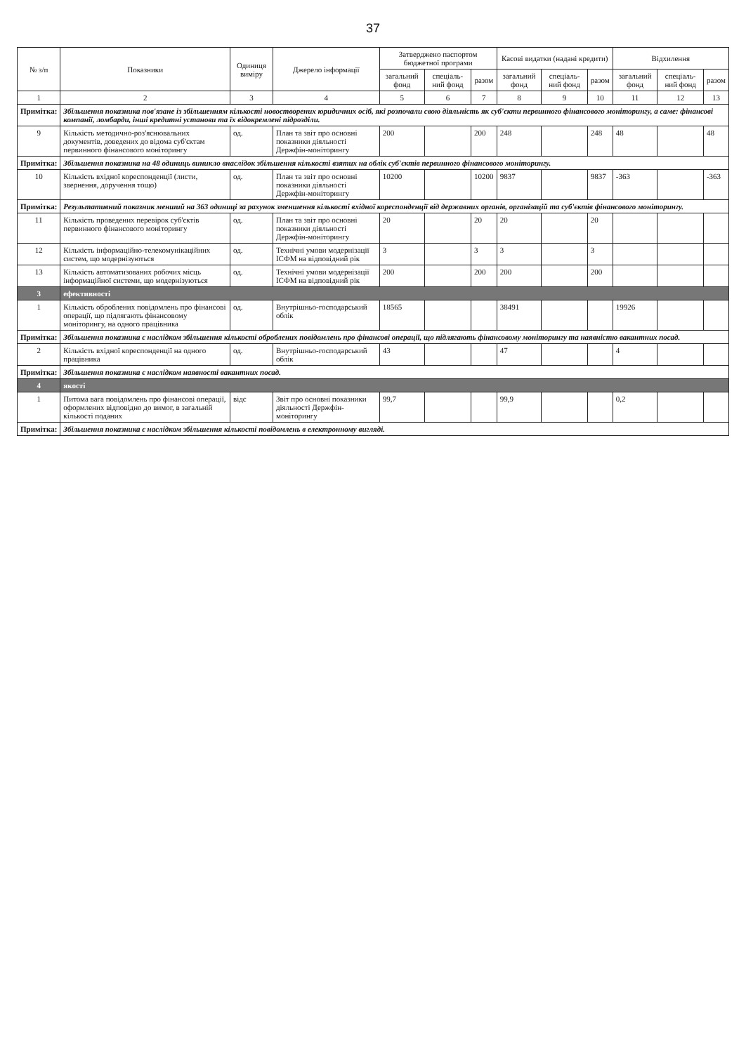37
| № з/п | Показники | Одиниця виміру | Джерело інформації | Затверджено паспортом бюджетної програми | | | Касові видатки (надані кредити) | | | Відхилення | | |
| --- | --- | --- | --- | --- | --- | --- | --- | --- | --- | --- | --- | --- |
| | | | | загальний фонд | спеціаль-ний фонд | разом | загальний фонд | спеціаль-ний фонд | разом | загальний фонд | спеціаль-ний фонд | разом |
| 1 | 2 | 3 | 4 | 5 | 6 | 7 | 8 | 9 | 10 | 11 | 12 | 13 |
| Примітка: | Збільшення показника пов'язане із збільшенням кількості новостворених юридичних осіб, які розпочали свою діяльність як суб'єкти первинного фінансового моніторингу, а саме: фінансові компанії, ломбарди, інші кредитні установи та їх відокремлені підрозділи. | | | | | | | | | | | |
| 9 | Кількість методично-роз'яснювальних документів, доведених до відома суб'єктам первинного фінансового моніторингу | од. | План та звіт про основні показники діяльності Держфін-моніторингу | 200 | | 200 | 248 | | 248 | 48 | | 48 |
| Примітка: | Збільшення показника на 48 одиниць виникло внаслідок збільшення кількості взятих на облік суб'єктів первинного фінансового моніторингу. | | | | | | | | | | | |
| 10 | Кількість вхідної кореспонденції (листи, звернення, доручення тощо) | од. | План та звіт про основні показники діяльності Держфін-моніторингу | 10200 | | 10200 | 9837 | | 9837 | -363 | | -363 |
| Примітка: | Результативний показник менший на 363 одиниці за рахунок зменшення кількості вхідної кореспонденції від державних органів, організацій та суб'єктів фінансового моніторингу. | | | | | | | | | | | |
| 11 | Кількість проведених перевірок суб'єктів первинного фінансового моніторингу | од. | План та звіт про основні показники діяльності Держфін-моніторингу | 20 | | 20 | 20 | | 20 | | | |
| 12 | Кількість інформаційно-телекомунікаційних систем, що модернізуються | од. | Технічні умови модернізації ІСФМ на відповідний рік | 3 | | 3 | 3 | | 3 | | | |
| 13 | Кількість автоматизованих робочих місць інформаційної системи, що модернізуються | од. | Технічні умови модернізації ІСФМ на відповідний рік | 200 | | 200 | 200 | | 200 | | | |
| 3 | ефективності | | | | | | | | | | | |
| 1 | Кількість оброблених повідомлень про фінансові операції, що підлягають фінансовому моніторингу, на одного працівника | од. | Внутрішньо-господарський облік | 18565 | | | 38491 | | | 19926 | | |
| Примітка: | Збільшення показника є наслідком збільшення кількості оброблених повідомлень про фінансові операції, що підлягають фінансовому моніторингу та наявністю вакантних посад. | | | | | | | | | | | |
| 2 | Кількість вхідної кореспонденції на одного працівника | од. | Внутрішньо-господарський облік | 43 | | | 47 | | | 4 | | |
| Примітка: | Збільшення показника є наслідком наявності вакантних посад. | | | | | | | | | | | |
| 4 | якості | | | | | | | | | | | |
| 1 | Питома вага повідомлень про фінансові операції, оформлених відповідно до вимог, в загальній кількості поданих | відс | Звіт про основні показники діяльності Держфін-моніторингу | 99,7 | | | 99,9 | | | 0,2 | | |
| Примітка: | Збільшення показника є наслідком збільшення кількості повідомлень в електронному вигляді. | | | | | | | | | | | |